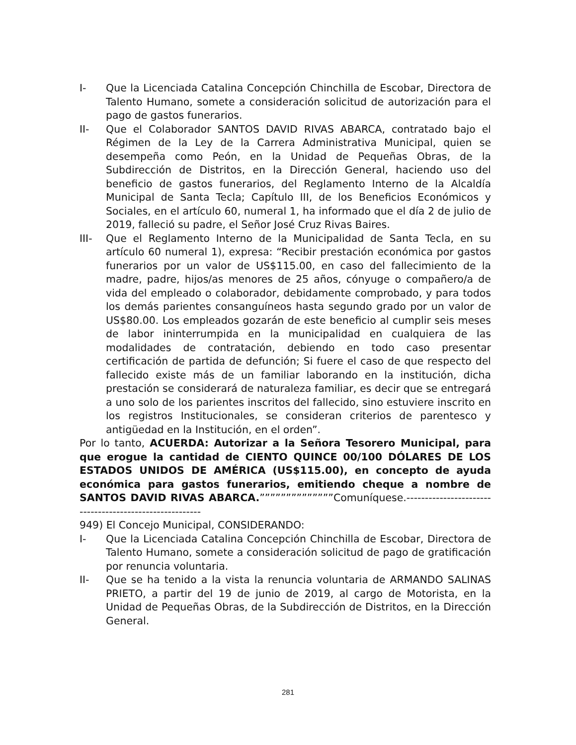I- Que la Licenciada Catalina Concepción Chinchilla de Escobar, Directora de Talento Humano, somete a consideración solicitud de autorización para el pago de gastos funerarios.
II- Que el Colaborador SANTOS DAVID RIVAS ABARCA, contratado bajo el Régimen de la Ley de la Carrera Administrativa Municipal, quien se desempeña como Peón, en la Unidad de Pequeñas Obras, de la Subdirección de Distritos, en la Dirección General, haciendo uso del beneficio de gastos funerarios, del Reglamento Interno de la Alcaldía Municipal de Santa Tecla; Capítulo III, de los Beneficios Económicos y Sociales, en el artículo 60, numeral 1, ha informado que el día 2 de julio de 2019, falleció su padre, el Señor José Cruz Rivas Baires.
III- Que el Reglamento Interno de la Municipalidad de Santa Tecla, en su artículo 60 numeral 1), expresa: “Recibir prestación económica por gastos funerarios por un valor de US$115.00, en caso del fallecimiento de la madre, padre, hijos/as menores de 25 años, cónyuge o compañero/a de vida del empleado o colaborador, debidamente comprobado, y para todos los demás parientes consanguíneos hasta segundo grado por un valor de US$80.00. Los empleados gozarán de este beneficio al cumplir seis meses de labor ininterrumpida en la municipalidad en cualquiera de las modalidades de contratación, debiendo en todo caso presentar certificación de partida de defunción; Si fuere el caso de que respecto del fallecido existe más de un familiar laborando en la institución, dicha prestación se considerará de naturaleza familiar, es decir que se entregará a uno solo de los parientes inscritos del fallecido, sino estuviere inscrito en los registros Institucionales, se consideran criterios de parentesco y antigüedad en la Institución, en el orden”.
Por lo tanto, ACUERDA: Autorizar a la Señora Tesorero Municipal, para que erogue la cantidad de CIENTO QUINCE 00/100 DÓLARES DE LOS ESTADOS UNIDOS DE AMÉRICA (US$115.00), en concepto de ayuda económica para gastos funerarios, emitiendo cheque a nombre de SANTOS DAVID RIVAS ABARCA.””””””””””””””Comuníquese.--------------------------------------------------------
949) El Concejo Municipal, CONSIDERANDO:
I- Que la Licenciada Catalina Concepción Chinchilla de Escobar, Directora de Talento Humano, somete a consideración solicitud de pago de gratificación por renuncia voluntaria.
II- Que se ha tenido a la vista la renuncia voluntaria de ARMANDO SALINAS PRIETO, a partir del 19 de junio de 2019, al cargo de Motorista, en la Unidad de Pequeñas Obras, de la Subdirección de Distritos, en la Dirección General.
281